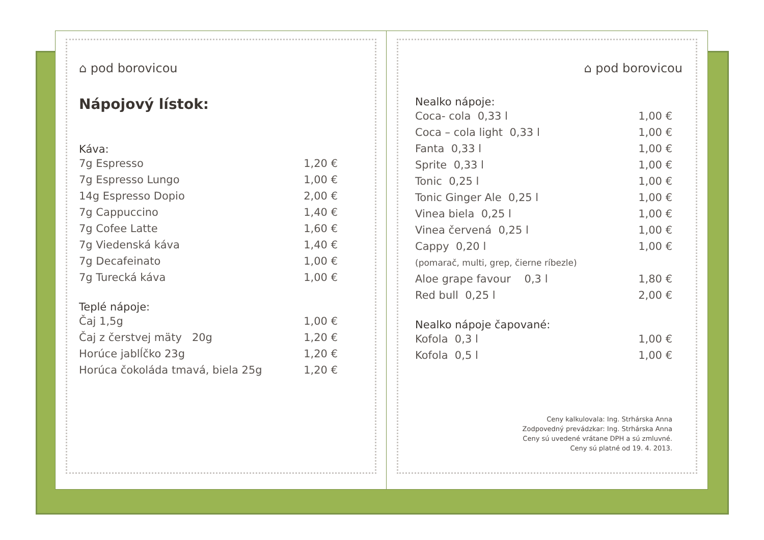⌂ pod borovicou
Nápojový lístok:
Káva:
| 7g Espresso | 1,20 € |
| 7g Espresso Lungo | 1,00 € |
| 14g Espresso Dopio | 2,00 € |
| 7g Cappuccino | 1,40 € |
| 7g Cofee Latte | 1,60 € |
| 7g Viedenská káva | 1,40 € |
| 7g Decafeinato | 1,00 € |
| 7g Turecká káva | 1,00 € |
Teplé nápoje:
| Čaj 1,5g | 1,00 € |
| Čaj z čerstvej mäty 20g | 1,20 € |
| Horúce jablĺčko 23g | 1,20 € |
| Horúca čokoláda tmavá, biela 25g | 1,20 € |
⌂ pod borovicou
Nealko nápoje:
| Coca- cola 0,33 l | 1,00 € |
| Coca – cola light 0,33 l | 1,00 € |
| Fanta 0,33 l | 1,00 € |
| Sprite 0,33 l | 1,00 € |
| Tonic 0,25 l | 1,00 € |
| Tonic Ginger Ale 0,25 l | 1,00 € |
| Vinea biela 0,25 l | 1,00 € |
| Vinea červená 0,25 l | 1,00 € |
| Cappy 0,20 l | 1,00 € |
| (pomarač, multi, grep, čierne ríbezle) | |
| Aloe grape favour 0,3 l | 1,80 € |
| Red bull 0,25 l | 2,00 € |
Nealko nápoje čapované:
| Kofola 0,3 l | 1,00 € |
| Kofola 0,5 l | 1,00 € |
Ceny kalkulovala: Ing. Strhárska Anna
Zodpovedný prevádzkar: Ing. Strhárska Anna
Ceny sú uvedené vrátane DPH a sú zmluvné.
Ceny sú platné od 19. 4. 2013.